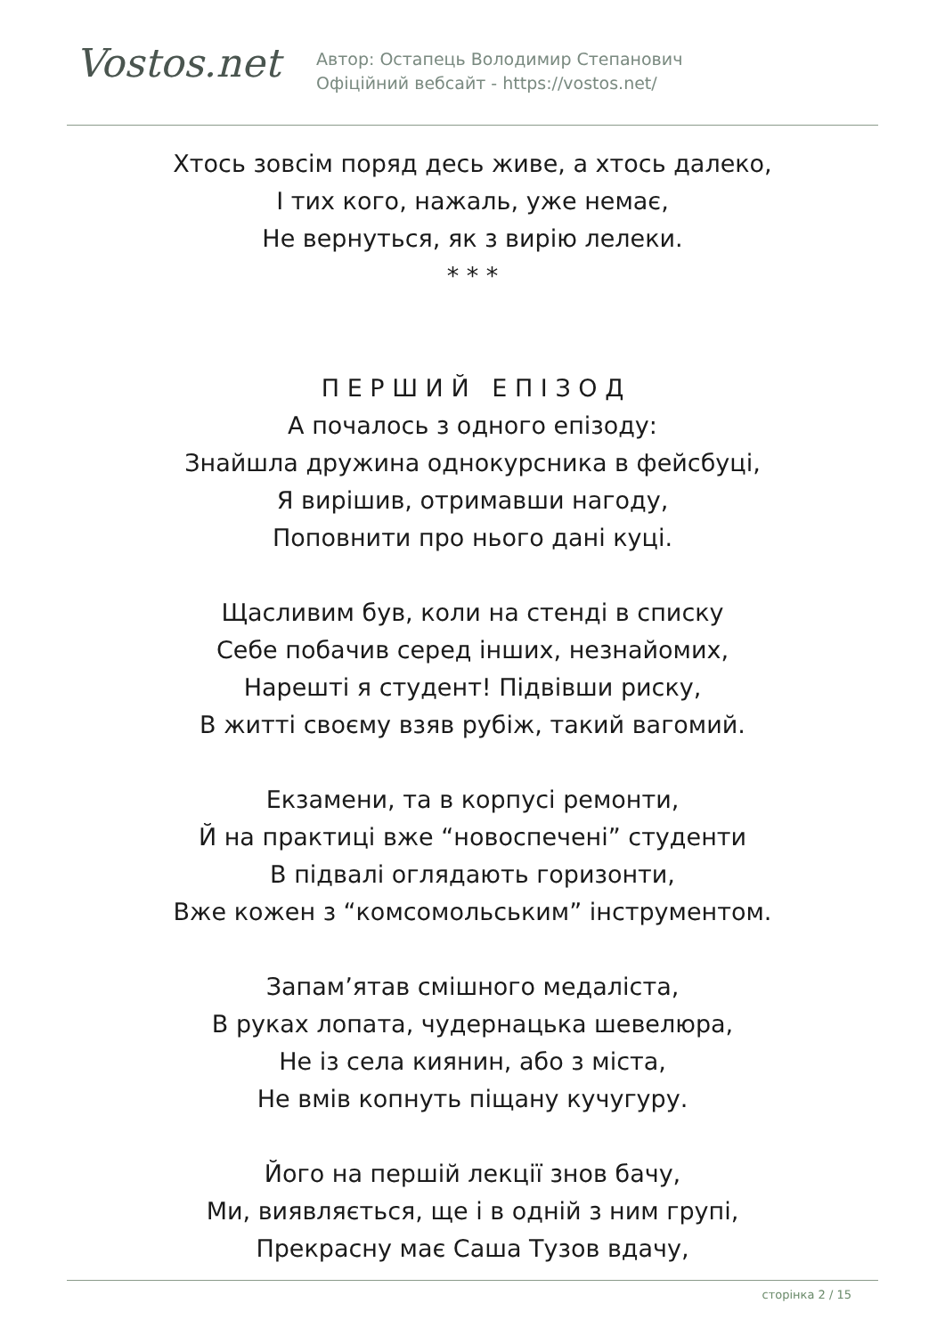Vostos.net
Автор: Остапець Володимир Степанович
Офіційний вебсайт - https://vostos.net/
Хтось зовсім поряд десь живе, а хтось далеко,
І тих кого, нажаль, уже немає,
Не вернуться, як з вирію лелеки.
* * *
П Е Р Ш И Й Е П І З О Д
А почалось з одного епізоду:
Знайшла дружина однокурсника в фейсбуці,
Я вирішив, отримавши нагоду,
Поповнити про нього дані куці.
Щасливим був, коли на стенді в списку
Себе побачив серед інших, незнайомих,
Нарешті я студент! Підвівши риску,
В житті своєму взяв рубіж, такий вагомий.
Екзамени, та в корпусі ремонти,
Й на практиці вже “новоспечені” студенти
В підвалі оглядають горизонти,
Вже кожен з “комсомольським” інструментом.
Запам’ятав смішного медаліста,
В руках лопата, чудернацька шевелюра,
Не із села киянин, або з міста,
Не вмів копнуть піщану кучугуру.
Його на першій лекції знов бачу,
Ми, виявляється, ще і в одній з ним групі,
Прекрасну має Саша Тузов вдачу,
сторінка 2 / 15